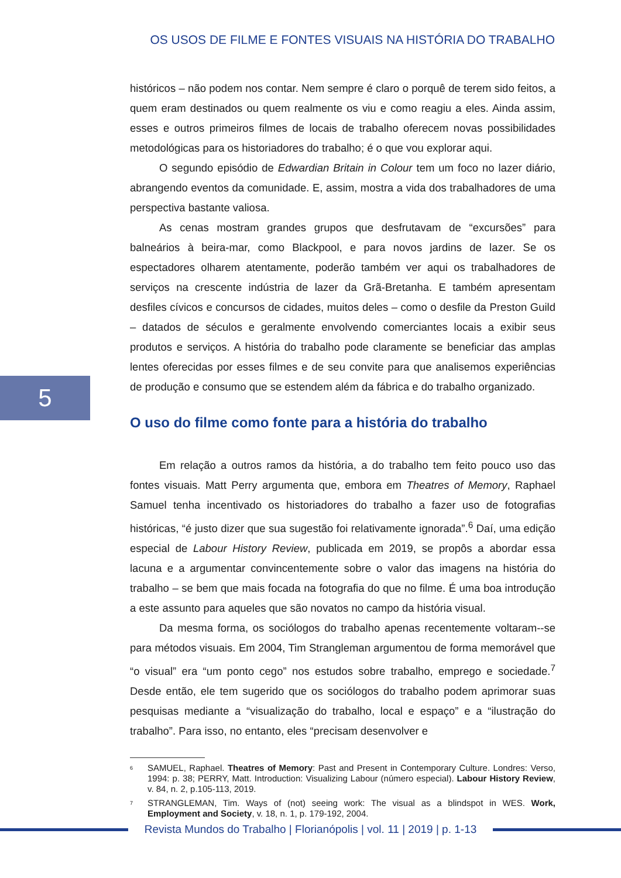OS USOS DE FILME E FONTES VISUAIS NA HISTÓRIA DO TRABALHO
5
históricos – não podem nos contar. Nem sempre é claro o porquê de terem sido feitos, a quem eram destinados ou quem realmente os viu e como reagiu a eles. Ainda assim, esses e outros primeiros filmes de locais de trabalho oferecem novas possibilidades metodológicas para os historiadores do trabalho; é o que vou explorar aqui.
O segundo episódio de Edwardian Britain in Colour tem um foco no lazer diário, abrangendo eventos da comunidade. E, assim, mostra a vida dos trabalhadores de uma perspectiva bastante valiosa.
As cenas mostram grandes grupos que desfrutavam de “excursões” para balneários à beira-mar, como Blackpool, e para novos jardins de lazer. Se os espectadores olharem atentamente, poderão também ver aqui os trabalhadores de serviços na crescente indústria de lazer da Grã-Bretanha. E também apresentam desfiles cívicos e concursos de cidades, muitos deles – como o desfile da Preston Guild – datados de séculos e geralmente envolvendo comerciantes locais a exibir seus produtos e serviços. A história do trabalho pode claramente se beneficiar das amplas lentes oferecidas por esses filmes e de seu convite para que analisemos experiências de produção e consumo que se estendem além da fábrica e do trabalho organizado.
O uso do filme como fonte para a história do trabalho
Em relação a outros ramos da história, a do trabalho tem feito pouco uso das fontes visuais. Matt Perry argumenta que, embora em Theatres of Memory, Raphael Samuel tenha incentivado os historiadores do trabalho a fazer uso de fotografias históricas, “é justo dizer que sua sugestão foi relativamente ignorada”.<sup>6</sup> Daí, uma edição especial de Labour History Review, publicada em 2019, se propôs a abordar essa lacuna e a argumentar convincentemente sobre o valor das imagens na história do trabalho – se bem que mais focada na fotografia do que no filme. É uma boa introdução a este assunto para aqueles que são novatos no campo da história visual.
Da mesma forma, os sociólogos do trabalho apenas recentemente voltaram--se para métodos visuais. Em 2004, Tim Strangleman argumentou de forma memorável que “o visual” era “um ponto cego” nos estudos sobre trabalho, emprego e sociedade.<sup>7</sup> Desde então, ele tem sugerido que os sociólogos do trabalho podem aprimorar suas pesquisas mediante a “visualização do trabalho, local e espaço” e a “ilustração do trabalho”. Para isso, no entanto, eles “precisam desenvolver e
6 SAMUEL, Raphael. Theatres of Memory: Past and Present in Contemporary Culture. Londres: Verso, 1994: p. 38; PERRY, Matt. Introduction: Visualizing Labour (número especial). Labour History Review, v. 84, n. 2, p.105-113, 2019.
7 STRANGLEMAN, Tim. Ways of (not) seeing work: The visual as a blindspot in WES. Work, Employment and Society, v. 18, n. 1, p. 179-192, 2004.
Revista Mundos do Trabalho | Florianópolis | vol. 11 | 2019 | p. 1-13